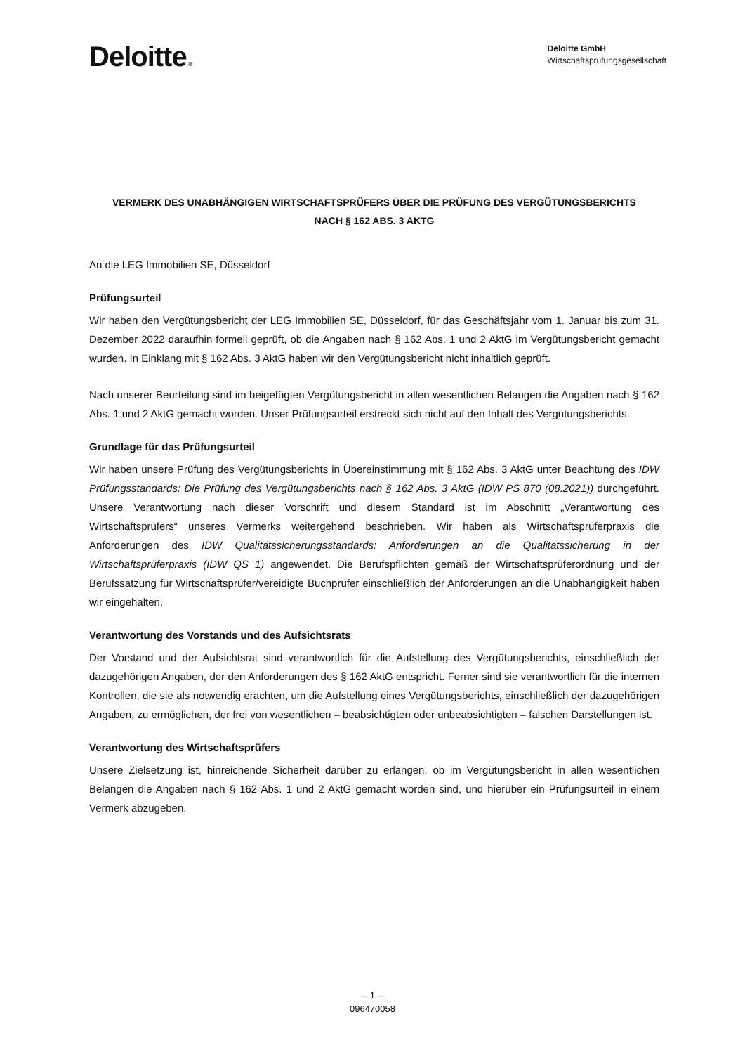Deloitte.
Deloitte GmbH
Wirtschaftsprüfungsgesellschaft
VERMERK DES UNABHÄNGIGEN WIRTSCHAFTSPRÜFERS ÜBER DIE PRÜFUNG DES VERGÜTUNGSBERICHTS
NACH § 162 ABS. 3 AKTG
An die LEG Immobilien SE, Düsseldorf
Prüfungsurteil
Wir haben den Vergütungsbericht der LEG Immobilien SE, Düsseldorf, für das Geschäftsjahr vom 1. Januar bis zum 31. Dezember 2022 daraufhin formell geprüft, ob die Angaben nach § 162 Abs. 1 und 2 AktG im Vergütungsbericht gemacht wurden. In Einklang mit § 162 Abs. 3 AktG haben wir den Vergütungsbericht nicht inhaltlich geprüft.
Nach unserer Beurteilung sind im beigefügten Vergütungsbericht in allen wesentlichen Belangen die Angaben nach § 162 Abs. 1 und 2 AktG gemacht worden. Unser Prüfungsurteil erstreckt sich nicht auf den Inhalt des Vergütungsberichts.
Grundlage für das Prüfungsurteil
Wir haben unsere Prüfung des Vergütungsberichts in Übereinstimmung mit § 162 Abs. 3 AktG unter Beachtung des IDW Prüfungsstandards: Die Prüfung des Vergütungsberichts nach § 162 Abs. 3 AktG (IDW PS 870 (08.2021)) durchgeführt. Unsere Verantwortung nach dieser Vorschrift und diesem Standard ist im Abschnitt „Verantwortung des Wirtschaftsprüfers“ unseres Vermerks weitergehend beschrieben. Wir haben als Wirtschaftsprüferpraxis die Anforderungen des IDW Qualitätssicherungsstandards: Anforderungen an die Qualitätssicherung in der Wirtschaftsprüferpraxis (IDW QS 1) angewendet. Die Berufspflichten gemäß der Wirtschaftsprüferordnung und der Berufssatzung für Wirtschaftsprüfer/vereidigte Buchprüfer einschließlich der Anforderungen an die Unabhängigkeit haben wir eingehalten.
Verantwortung des Vorstands und des Aufsichtsrats
Der Vorstand und der Aufsichtsrat sind verantwortlich für die Aufstellung des Vergütungsberichts, einschließlich der dazugehörigen Angaben, der den Anforderungen des § 162 AktG entspricht. Ferner sind sie verantwortlich für die internen Kontrollen, die sie als notwendig erachten, um die Aufstellung eines Vergütungsberichts, einschließlich der dazugehörigen Angaben, zu ermöglichen, der frei von wesentlichen – beabsichtigten oder unbeabsichtigten – falschen Darstellungen ist.
Verantwortung des Wirtschaftsprüfers
Unsere Zielsetzung ist, hinreichende Sicherheit darüber zu erlangen, ob im Vergütungsbericht in allen wesentlichen Belangen die Angaben nach § 162 Abs. 1 und 2 AktG gemacht worden sind, und hierüber ein Prüfungsurteil in einem Vermerk abzugeben.
– 1 –
096470058